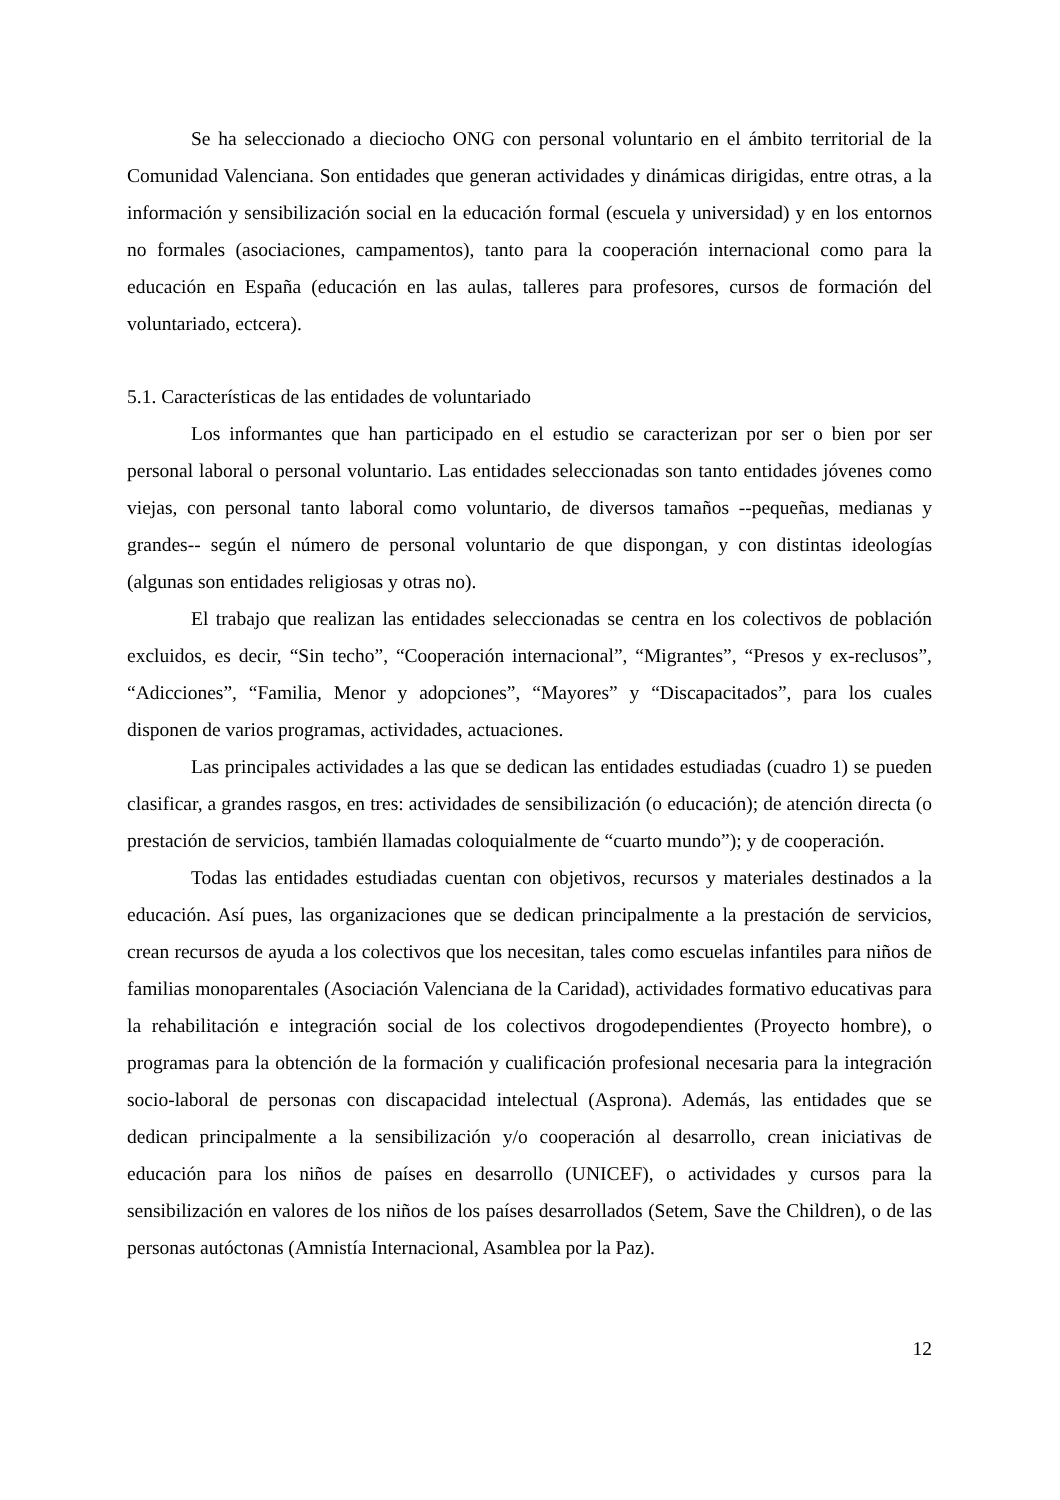Se ha seleccionado a dieciocho ONG con personal voluntario en el ámbito territorial de la Comunidad Valenciana. Son entidades que generan actividades y dinámicas dirigidas, entre otras, a la información y sensibilización social en la educación formal (escuela y universidad) y en los entornos no formales (asociaciones, campamentos), tanto para la cooperación internacional como para la educación en España (educación en las aulas, talleres para profesores, cursos de formación del voluntariado, ectcera).
5.1. Características de las entidades de voluntariado
Los informantes que han participado en el estudio se caracterizan por ser o bien por ser personal laboral o personal voluntario. Las entidades seleccionadas son tanto entidades jóvenes como viejas, con personal tanto laboral como voluntario, de diversos tamaños --pequeñas, medianas y grandes-- según el número de personal voluntario de que dispongan, y con distintas ideologías (algunas son entidades religiosas y otras no).
El trabajo que realizan las entidades seleccionadas se centra en los colectivos de población excluidos, es decir, “Sin techo”, “Cooperación internacional”, “Migrantes”, “Presos y ex-reclusos”, “Adicciones”, “Familia, Menor y adopciones”, “Mayores” y “Discapacitados”, para los cuales disponen de varios programas, actividades, actuaciones.
Las principales actividades a las que se dedican las entidades estudiadas (cuadro 1) se pueden clasificar, a grandes rasgos, en tres: actividades de sensibilización (o educación); de atención directa (o prestación de servicios, también llamadas coloquialmente de “cuarto mundo”); y de cooperación.
Todas las entidades estudiadas cuentan con objetivos, recursos y materiales destinados a la educación. Así pues, las organizaciones que se dedican principalmente a la prestación de servicios, crean recursos de ayuda a los colectivos que los necesitan, tales como escuelas infantiles para niños de familias monoparentales (Asociación Valenciana de la Caridad), actividades formativo educativas para la rehabilitación e integración social de los colectivos drogodependientes (Proyecto hombre), o programas para la obtención de la formación y cualificación profesional necesaria para la integración socio-laboral de personas con discapacidad intelectual (Asprona). Además, las entidades que se dedican principalmente a la sensibilización y/o cooperación al desarrollo, crean iniciativas de educación para los niños de países en desarrollo (UNICEF), o actividades y cursos para la sensibilización en valores de los niños de los países desarrollados (Setem, Save the Children), o de las personas autóctonas (Amnistía Internacional, Asamblea por la Paz).
12